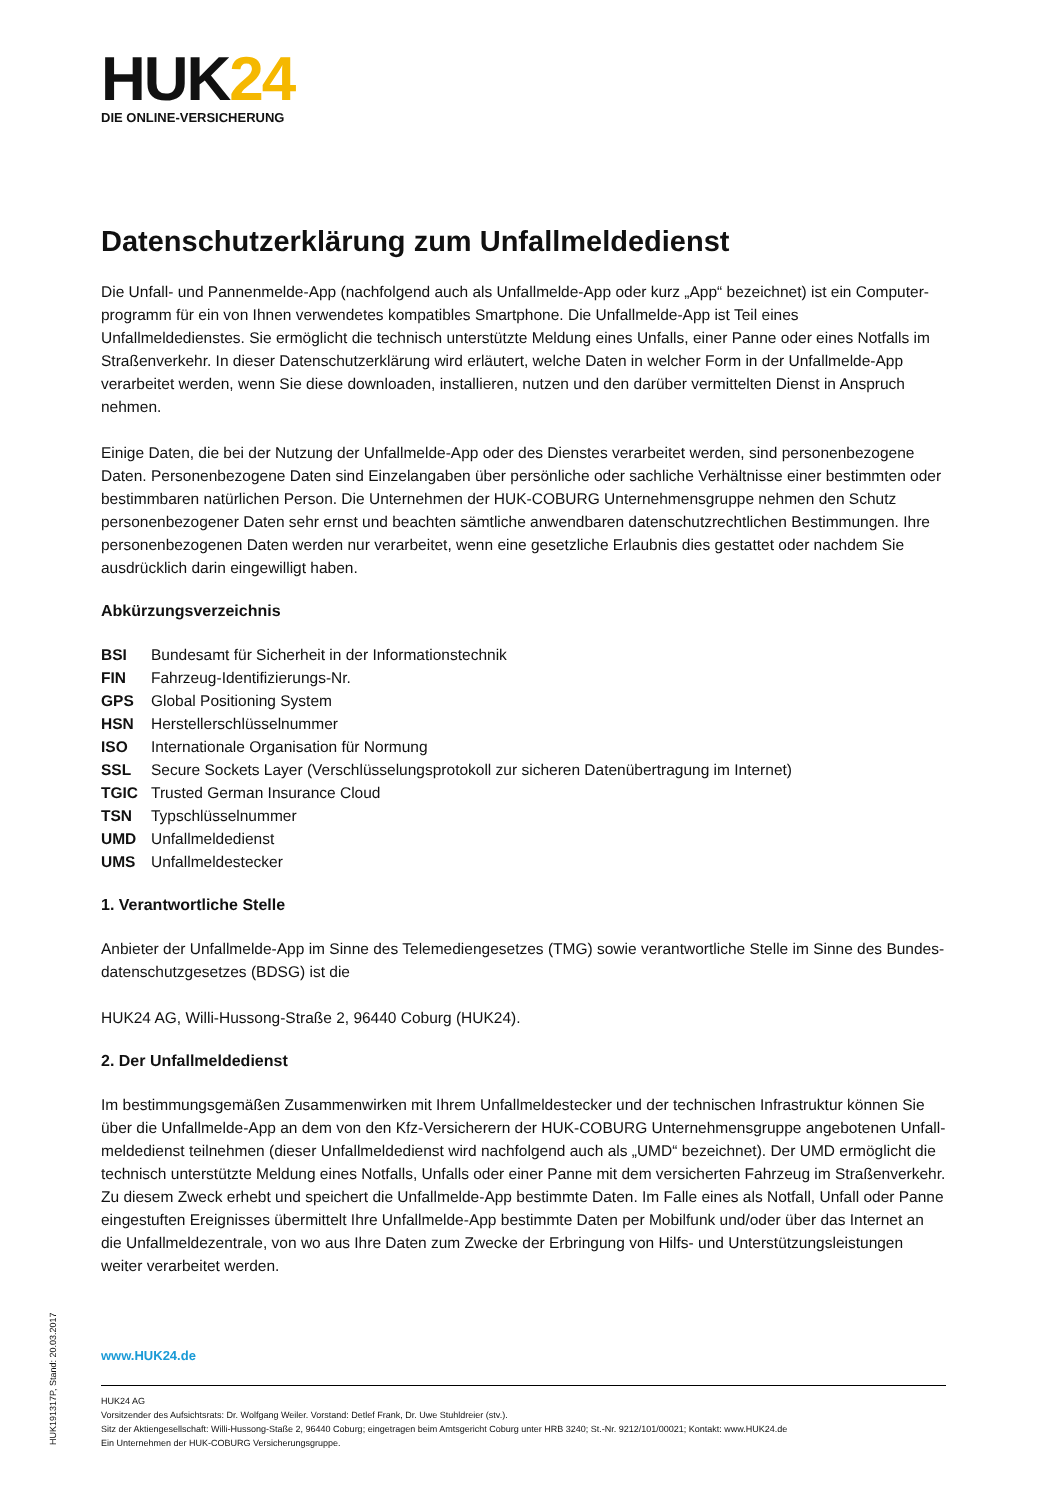HUK24
DIE ONLINE-VERSICHERUNG
Datenschutzerklärung zum Unfallmeldedienst
Die Unfall- und Pannenmelde-App (nachfolgend auch als Unfallmelde-App oder kurz „App“ bezeichnet) ist ein Computer­programm für ein von Ihnen verwendetes kompatibles Smartphone. Die Unfallmelde-App ist Teil eines Unfallmeldedienstes. Sie ermöglicht die technisch unterstützte Meldung eines Unfalls, einer Panne oder eines Notfalls im Straßenverkehr. In dieser Datenschutzerklärung wird erläutert, welche Daten in welcher Form in der Unfallmelde-App verarbeitet werden, wenn Sie diese downloaden, installieren, nutzen und den darüber vermittelten Dienst in Anspruch nehmen.
Einige Daten, die bei der Nutzung der Unfallmelde-App oder des Dienstes verarbeitet werden, sind personenbezogene Daten. Personenbezogene Daten sind Einzelangaben über persönliche oder sachliche Verhältnisse einer bestimmten oder bestimmbaren natürlichen Person. Die Unternehmen der HUK-COBURG Unternehmensgruppe nehmen den Schutz personenbezogener Daten sehr ernst und beachten sämtliche anwendbaren datenschutzrechtlichen Bestimmungen. Ihre personenbezogenen Daten werden nur verarbeitet, wenn eine gesetzliche Erlaubnis dies gestattet oder nachdem Sie ausdrücklich darin eingewilligt haben.
Abkürzungsverzeichnis
BSI Bundesamt für Sicherheit in der Informationstechnik
FIN Fahrzeug-Identifizierungs-Nr.
GPS Global Positioning System
HSN Herstellerschlüsselnummer
ISO Internationale Organisation für Normung
SSL Secure Sockets Layer (Verschlüsselungsprotokoll zur sicheren Datenübertragung im Internet)
TGIC Trusted German Insurance Cloud
TSN Typschlüsselnummer
UMD Unfallmeldedienst
UMS Unfallmeldestecker
1. Verantwortliche Stelle
Anbieter der Unfallmelde-App im Sinne des Telemediengesetzes (TMG) sowie verantwortliche Stelle im Sinne des Bundes­datenschutzgesetzes (BDSG) ist die
HUK24 AG, Willi-Hussong-Straße 2, 96440 Coburg (HUK24).
2. Der Unfallmeldedienst
Im bestimmungsgemäßen Zusammenwirken mit Ihrem Unfallmeldestecker und der technischen Infrastruktur können Sie über die Unfallmelde-App an dem von den Kfz-Versicherern der HUK-COBURG Unternehmensgruppe angebotenen Unfall­meldedienst teilnehmen (dieser Unfallmeldedienst wird nachfolgend auch als „UMD“ bezeichnet). Der UMD ermöglicht die technisch unterstützte Meldung eines Notfalls, Unfalls oder einer Panne mit dem versicherten Fahrzeug im Straßenverkehr. Zu diesem Zweck erhebt und speichert die Unfallmelde-App bestimmte Daten. Im Falle eines als Notfall, Unfall oder Panne eingestuften Ereignisses übermittelt Ihre Unfallmelde-App bestimmte Daten per Mobilfunk und/oder über das Internet an die Unfallmeldezentrale, von wo aus Ihre Daten zum Zwecke der Erbringung von Hilfs- und Unterstützungsleistungen weiter verarbeitet werden.
www.HUK24.de
HUK24 AG
Vorsitzender des Aufsichtsrats: Dr. Wolfgang Weiler. Vorstand: Detlef Frank, Dr. Uwe Stuhldreier (stv.).
Sitz der Aktiengesellschaft: Willi-Hussong-Staße 2, 96440 Coburg; eingetragen beim Amtsgericht Coburg unter HRB 3240; St.-Nr. 9212/101/00021; Kontakt: www.HUK24.de
Ein Unternehmen der HUK-COBURG Versicherungsgruppe.
HUK191317P, Stand: 20.03.2017